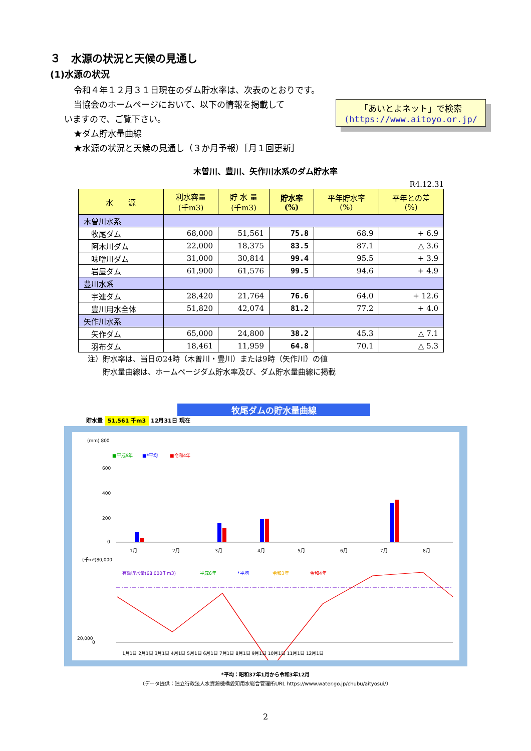３　水源の状況と天候の見通し
(1)水源の状況
令和４年１２月３１日現在のダム貯水率は、次表のとおりです。
「あいとよネット」で検索
(https://www.aitoyo.or.jp/
当協会のホームページにおいて、以下の情報を掲載して
いますので、ご覧下さい。
★ダム貯水量曲線
★水源の状況と天候の見通し（３か月予報）［月１回更新］
木曽川、豊川、矢作川水系のダム貯水率
R4.12.31
| 水 源 | 利水容量 (千m3) | 貯 水 量 (千m3) | 貯水率 (%) | 平年貯水率 (%) | 平年との差 (%) |
| --- | --- | --- | --- | --- | --- |
| 木曽川水系 | | | | | |
| 牧尾ダム | 68,000 | 51,561 | 75.8 | 68.9 | + 6.9 |
| 阿木川ダム | 22,000 | 18,375 | 83.5 | 87.1 | △ 3.6 |
| 味噌川ダム | 31,000 | 30,814 | 99.4 | 95.5 | + 3.9 |
| 岩屋ダム | 61,900 | 61,576 | 99.5 | 94.6 | + 4.9 |
| 豊川水系 | | | | | |
| 宇連ダム | 28,420 | 21,764 | 76.6 | 64.0 | + 12.6 |
| 豊川用水全体 | 51,820 | 42,074 | 81.2 | 77.2 | + 4.0 |
| 矢作川水系 | | | | | |
| 矢作ダム | 65,000 | 24,800 | 38.2 | 45.3 | △ 7.1 |
| 羽布ダム | 18,461 | 11,959 | 64.8 | 70.1 | △ 5.3 |
注）貯水率は、当日の24時（木曽川・豊川）または9時（矢作川）の値
　　貯水量曲線は、ホームページダム貯水率及び、ダム貯水量曲線に掲載
牧尾ダムの貯水量曲線
貯水量 51,561 千m3 12月31日 現在
(mm) 800
■平成6年
■*平均
■令和4年
600
400
200
0
1月
2月
3月
4月
5月
6月
7月
8月
(千m³)80,000
有効貯水量(68,000千m3)
平成6年
*平均
令和3年
令和4年
0
20,000
1月1日 2月1日 3月1日 4月1日 5月1日 6月1日 7月1日 8月1日 9月1日 10月1日 11月1日 12月1日
*平均：昭和37年1月から令和3年12月
（データ提供：独立行政法人水資源機構愛知用水総合管理所URL https://www.water.go.jp/chubu/aityosui/）
2